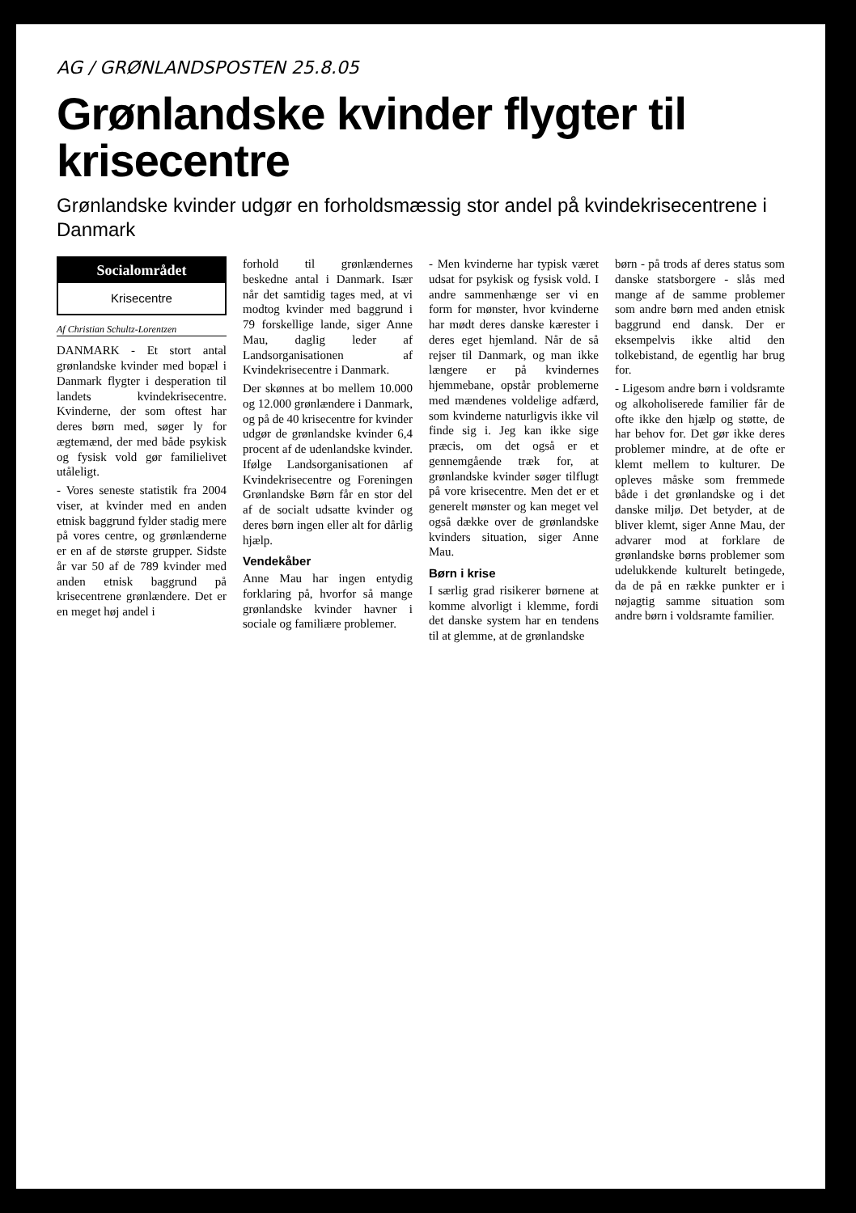AG / GRØNLANDSPOSTEN 25.8.05
Grønlandske kvinder flygter til krisecentre
Grønlandske kvinder udgør en forholdsmæssig stor andel på kvindekrisecentrene i Danmark
Socialområdet
Krisecentre
Af Christian Schultz-Lorentzen
DANMARK - Et stort antal grønlandske kvinder med bopæl i Danmark flygter i desperation til landets kvindekrisecentre. Kvinderne, der som oftest har deres børn med, søger ly for ægtemænd, der med både psykisk og fysisk vold gør familielivet utåleligt.
- Vores seneste statistik fra 2004 viser, at kvinder med en anden etnisk baggrund fylder stadig mere på vores centre, og grønlænderne er en af de største grupper. Sidste år var 50 af de 789 kvinder med anden etnisk baggrund på krisecentrene grønlændere. Det er en meget høj andel i
forhold til grønlændernes beskedne antal i Danmark. Især når det samtidig tages med, at vi modtog kvinder med baggrund i 79 forskellige lande, siger Anne Mau, daglig leder af Landsorganisationen af Kvindekrisecentre i Danmark.
Der skønnes at bo mellem 10.000 og 12.000 grønlændere i Danmark, og på de 40 krisecentre for kvinder udgør de grønlandske kvinder 6,4 procent af de udenlandske kvinder. Ifølge Landsorganisationen af Kvindekrisecentre og Foreningen Grønlandske Børn får en stor del af de socialt udsatte kvinder og deres børn ingen eller alt for dårlig hjælp.
Vendekåber
Anne Mau har ingen entydig forklaring på, hvorfor så mange grønlandske kvinder havner i sociale og familiære problemer.
- Men kvinderne har typisk været udsat for psykisk og fysisk vold. I andre sammenhænge ser vi en form for mønster, hvor kvinderne har mødt deres danske kærester i deres eget hjemland. Når de så rejser til Danmark, og man ikke længere er på kvindernes hjemmebane, opstår problemerne med mændenes voldelige adfærd, som kvinderne naturligvis ikke vil finde sig i. Jeg kan ikke sige præcis, om det også er et gennemgående træk for, at grønlandske kvinder søger tilflugt på vore krisecentre. Men det er et generelt mønster og kan meget vel også dække over de grønlandske kvinders situation, siger Anne Mau.
Børn i krise
I særlig grad risikerer børnene at komme alvorligt i klemme, fordi det danske system har en tendens til at glemme, at de grønlandske
børn - på trods af deres status som danske statsborgere - slås med mange af de samme problemer som andre børn med anden etnisk baggrund end dansk. Der er eksempelvis ikke altid den tolkebistand, de egentlig har brug for.
- Ligesom andre børn i voldsramte og alkoholiserede familier får de ofte ikke den hjælp og støtte, de har behov for. Det gør ikke deres problemer mindre, at de ofte er klemt mellem to kulturer. De opleves måske som fremmede både i det grønlandske og i det danske miljø. Det betyder, at de bliver klemt, siger Anne Mau, der advarer mod at forklare de grønlandske børns problemer som udelukkende kulturelt betingede, da de på en række punkter er i nøjagtig samme situation som andre børn i voldsramte familier.